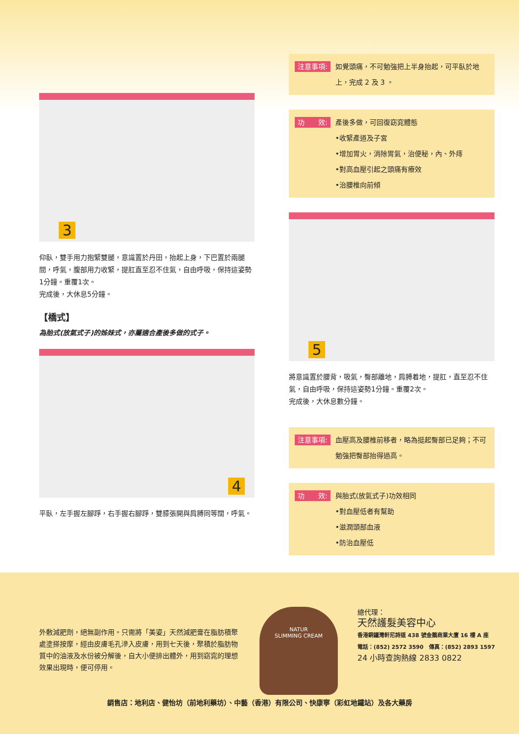3
仰臥，雙手用力抱緊雙腿，意識置於丹田，抬起上身，下巴置於兩腿間，呼氣，腹部用力收緊，提肛直至忍不住氣，自由呼吸，保持這姿勢1分鐘。重覆1次。
完成後，大休息5分鐘。
【橋式】
為胎式(放氣式子)的姊妹式，亦屬適合產後多做的式子。
4
平臥，左手握左腳踭，右手握右腳踭，雙膝張開與肩膊同等闊，呼氣。
注意事項: 如覺頭痛，不可勉強把上半身抬起，可平臥於地上，完成 2 及 3 。
功　　效: 產後多做，可回復窈窕體態
•收緊產道及子宮
•增加胃火，消除胃氣，治便秘，內、外痔
•對高血壓引起之頭痛有療效
•治腰椎向前傾
5
將意識置於腰背，吸氣，臀部離地，肩膊着地，提肛，直至忍不住氣，自由呼吸，保持這姿勢1分鐘。重覆2次。
完成後，大休息數分鐘。
注意事項: 血壓高及腰椎前移者，略為挺起臀部已足夠；不可勉強把臀部抬得過高。
功　　效: 與胎式(放氣式子)功效相同
•對血壓低者有幫助
•滋潤頭部血液
•防治血壓低
外敷減肥劑，絕無副作用。只需將「美姿」天然減肥膏在脂肪積聚處塗搽按摩，經由皮膚毛孔滲入皮膚，用到七天後，聚積於脂肪物質中的油液及水份被分解後，自大小便排出體外，用到窈窕的理想效果出現時，便可停用。
NATUR
SLIMMING CREAM
總代理：
天然護髮美容中心
香港銅鑼灣軒尼詩道 438 號金鵝商業大廈 16 樓 A 座
電話：(852) 2572 3590　傳真：(852) 2893 1597
24 小時查詢熱線 2833 0822
銷售店：地利店、健怡坊（前地利藥坊）、中藝（香港）有限公司、快康寧（彩虹地鐵站）及各大藥房